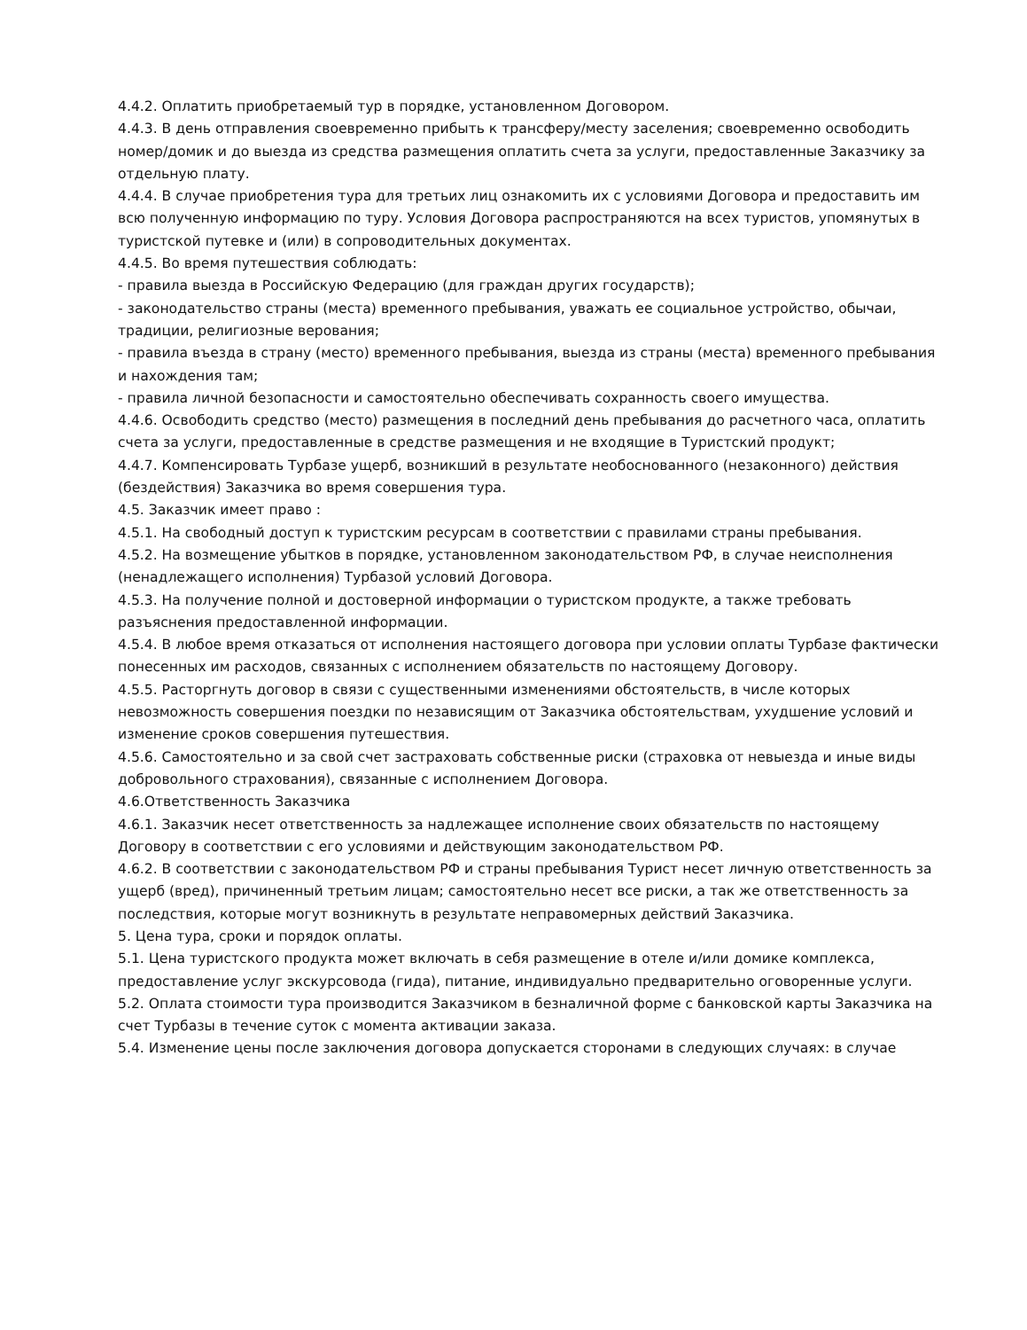4.4.2. Оплатить приобретаемый тур в порядке, установленном Договором.
4.4.3. В день отправления своевременно прибыть к трансферу/месту заселения; своевременно освободить номер/домик и до выезда из средства размещения оплатить счета за услуги, предоставленные Заказчику за отдельную плату.
4.4.4. В случае приобретения тура для третьих лиц ознакомить их с условиями Договора и предоставить им всю полученную информацию по туру. Условия Договора распространяются на всех туристов, упомянутых в туристской путевке и (или) в сопроводительных документах.
4.4.5. Во время путешествия соблюдать:
- правила выезда в Российскую Федерацию (для граждан других государств);
- законодательство страны (места) временного пребывания, уважать ее социальное устройство, обычаи, традиции, религиозные верования;
- правила въезда в страну (место) временного пребывания, выезда из страны (места) временного пребывания и нахождения там;
- правила личной безопасности и самостоятельно обеспечивать сохранность своего имущества.
4.4.6. Освободить средство (место) размещения в последний день пребывания до расчетного часа, оплатить счета за услуги, предоставленные в средстве размещения и не входящие в Туристский продукт;
4.4.7. Компенсировать Турбазе ущерб, возникший в результате необоснованного (незаконного) действия (бездействия) Заказчика во время совершения тура.
4.5. Заказчик имеет право :
4.5.1. На свободный доступ к туристским ресурсам в соответствии с правилами страны пребывания.
4.5.2. На возмещение убытков в порядке, установленном законодательством РФ, в случае неисполнения (ненадлежащего исполнения) Турбазой условий Договора.
4.5.3. На получение полной и достоверной информации о туристском продукте, а также требовать разъяснения предоставленной информации.
4.5.4. В любое время отказаться от исполнения настоящего договора при условии оплаты Турбазе фактически понесенных им расходов, связанных с исполнением обязательств по настоящему Договору.
4.5.5. Расторгнуть договор в связи с существенными изменениями обстоятельств, в числе которых невозможность совершения поездки по независящим от Заказчика обстоятельствам, ухудшение условий и изменение сроков совершения путешествия.
4.5.6. Самостоятельно и за свой счет застраховать собственные риски (страховка от невыезда и иные виды добровольного страхования), связанные с исполнением Договора.
4.6.Ответственность Заказчика
4.6.1. Заказчик несет ответственность за надлежащее исполнение своих обязательств по настоящему Договору в соответствии с его условиями и действующим законодательством РФ.
4.6.2. В соответствии с законодательством РФ и страны пребывания Турист несет личную ответственность за ущерб (вред), причиненный третьим лицам; самостоятельно несет все риски, а так же ответственность за последствия, которые могут возникнуть в результате неправомерных действий Заказчика.
5. Цена тура, сроки и порядок оплаты.
5.1. Цена туристского продукта может включать в себя размещение в отеле и/или домике комплекса, предоставление услуг экскурсовода (гида), питание, индивидуально предварительно оговоренные услуги.
5.2. Оплата стоимости тура производится Заказчиком в безналичной форме с банковской карты Заказчика на счет Турбазы в течение суток с момента активации заказа.
5.4. Изменение цены после заключения договора допускается сторонами в следующих случаях: в случае